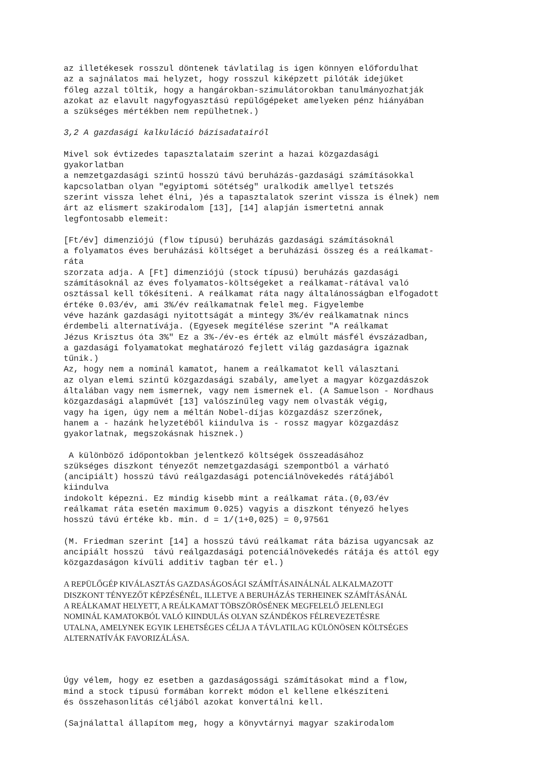az illetékesek rosszul döntenek távlatilag is igen könnyen előfordulhat
az a sajnálatos mai helyzet, hogy rosszul kiképzett pilóták idejüket
főleg azzal töltik, hogy a hangárokban-szimulátorokban tanulmányozhatják
azokat az elavult nagyfogyasztású repülőgépeket amelyeken pénz hiányában
a szükséges mértékben nem repülhetnek.)
3,2 A gazdasági kalkuláció bázisadatairól
Mivel sok évtizedes tapasztalataim szerint a hazai közgazdasági
gyakorlatban
a nemzetgazdasági szintű hosszú távú beruházás-gazdasági számításokkal
kapcsolatban olyan "egyiptomi sötétség" uralkodik amellyel tetszés
szerint vissza lehet élni, )és a tapasztalatok szerint vissza is élnek) nem
árt az elismert szakirodalom [13], [14] alapján ismertetni annak
legfontosabb elemeit:
[Ft/év] dimenziójú (flow típusú) beruházás gazdasági számításoknál
a folyamatos éves beruházási költséget a beruházási összeg és a reálkamat-
ráta
szorzata adja. A [Ft] dimenziójú (stock típusú) beruházás gazdasági
számításoknál az éves folyamatos-költségeket a reálkamat-rátával való
osztással kell tőkésíteni. A reálkamat ráta nagy általánosságban elfogadott
értéke 0.03/év, ami 3%/év reálkamatnak felel meg. Figyelembe
véve hazánk gazdasági nyitottságát a mintegy 3%/év reálkamatnak nincs
érdembeli alternatívája. (Egyesek megítélése szerint "A reálkamat
Jézus Krisztus óta 3%" Ez a 3%-/év-es érték az elmúlt másfél évszázadban,
a gazdasági folyamatokat meghatározó fejlett világ gazdaságra igaznak
tűnik.)
Az, hogy nem a nominál kamatot, hanem a reálkamatot kell választani
az olyan elemi szintű közgazdasági szabály, amelyet a magyar közgazdászok
általában vagy nem ismernek, vagy nem ismernek el. (A Samuelson - Nordhaus
közgazdasági alapművét [13] valószínűleg vagy nem olvasták végig,
vagy ha igen, úgy nem a méltán Nobel-díjas közgazdász szerzőnek,
hanem a - hazánk helyzetéből kiindulva is - rossz magyar közgazdász
gyakorlatnak, megszokásnak hisznek.)
A különböző időpontokban jelentkező költségek összeadásához
szükséges diszkont tényezőt nemzetgazdasági szempontból a várható
(ancipiált) hosszú távú reálgazdasági potenciálnövekedés rátájából
kiindulva
indokolt képezni. Ez mindig kisebb mint a reálkamat ráta.(0,03/év
reálkamat ráta esetén maximum 0.025) vagyis a diszkont tényező helyes
hosszú távú értéke kb. min. d = 1/(1+0,025) = 0,97561
(M. Friedman szerint [14] a hosszú távú reálkamat ráta bázisa ugyancsak az
ancipiált hosszú távú reálgazdasági potenciálnövekedés rátája és attól egy
közgazdaságon kívüli additiv tagban tér el.)
A REPÜLŐGÉP KIVÁLASZTÁS GAZDASÁGOSÁGI SZÁMÍTÁSAINÁLNÁL ALKALMAZOTT
DISZKONT TÉNYEZŐT KÉPZÉSÉNÉL, ILLETVE A BERUHÁZÁS TERHEINEK SZÁMÍTÁSÁNÁL
A REÁLKAMAT HELYETT, A REÁLKAMAT TÖBSZÖRÖSÉNEK MEGFELELŐ JELENLEGI
NOMINÁL KAMATOKBÓL VALÓ KIINDULÁS OLYAN SZÁNDÉKOS FÉLREVEZETÉSRE
UTALNA, AMELYNEK EGYIK LEHETSÉGES CÉLJA A TÁVLATILAG KÜLÖNÖSEN KÖLTSÉGES
ALTERNATÍVÁK FAVORIZÁLÁSA.
Úgy vélem, hogy ez esetben a gazdaságossági számításokat mind a flow,
mind a stock típusú formában korrekt módon el kellene elkészíteni
és összehasonlítás céljából azokat konvertálni kell.
(Sajnálattal állapítom meg, hogy a könyvtárnyi magyar szakirodalom